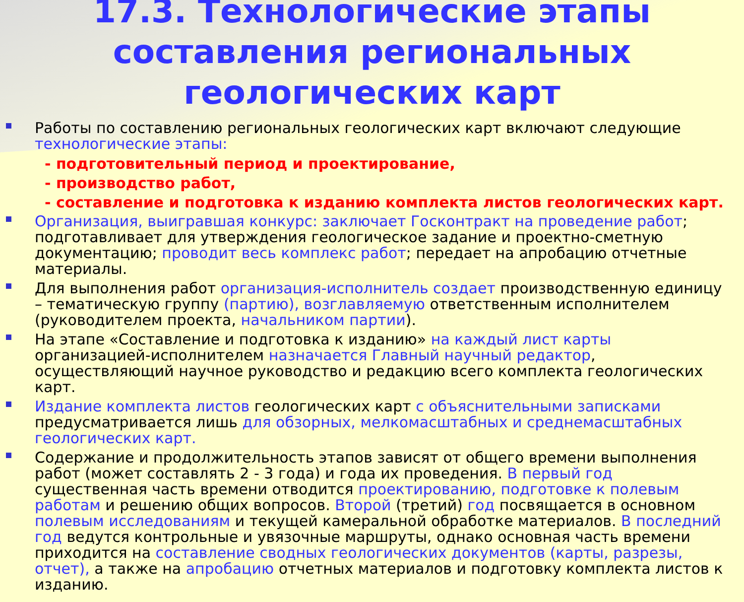17.3. Технологические этапы составления региональных геологических карт
Работы по составлению региональных геологических карт включают следующие технологические этапы:
- подготовительный период и проектирование,
- производство работ,
- составление и подготовка к изданию комплекта листов геологических карт.
Организация, выигравшая конкурс: заключает Госконтракт на проведение работ; подготавливает для утверждения геологическое задание и проектно-сметную документацию; проводит весь комплекс работ; передает на апробацию отчетные материалы.
Для выполнения работ организация-исполнитель создает производственную единицу – тематическую группу (партию), возглавляемую ответственным исполнителем (руководителем проекта, начальником партии).
На этапе «Составление и подготовка к изданию» на каждый лист карты организацией-исполнителем назначается Главный научный редактор, осуществляющий научное руководство и редакцию всего комплекта геологических карт.
Издание комплекта листов геологических карт с объяснительными записками предусматривается лишь для обзорных, мелкомасштабных и среднемасштабных геологических карт.
Содержание и продолжительность этапов зависят от общего времени выполнения работ (может составлять 2 - 3 года) и года их проведения. В первый год существенная часть времени отводится проектированию, подготовке к полевым работам и решению общих вопросов. Второй (третий) год посвящается в основном полевым исследованиям и текущей камеральной обработке материалов. В последний год ведутся контрольные и увязочные маршруты, однако основная часть времени приходится на составление сводных геологических документов (карты, разрезы, отчет), а также на апробацию отчетных материалов и подготовку комплекта листов к изданию.